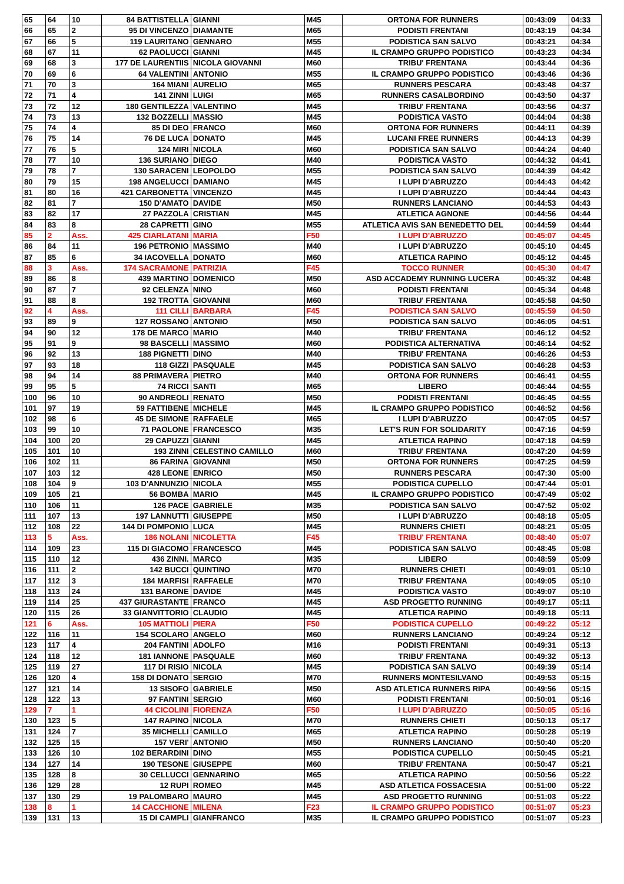| 65 | 64 | 10 | 84 BATTISTELLA | GIANNI | M45 | ORTONA FOR RUNNERS | 00:43:09 | 04:33 |
| 66 | 65 | 2 | 95 DI VINCENZO | DIAMANTE | M65 | PODISTI FRENTANI | 00:43:19 | 04:34 |
| 67 | 66 | 5 | 119 LAURITANO | GENNARO | M55 | PODISTICA SAN SALVO | 00:43:21 | 04:34 |
| 68 | 67 | 11 | 62 PAOLUCCI | GIANNI | M45 | IL CRAMPO GRUPPO PODISTICO | 00:43:23 | 04:34 |
| 69 | 68 | 3 | 177 DE LAURENTIIS | NICOLA GIOVANNI | M60 | TRIBU' FRENTANA | 00:43:44 | 04:36 |
| 70 | 69 | 6 | 64 VALENTINI | ANTONIO | M55 | IL CRAMPO GRUPPO PODISTICO | 00:43:46 | 04:36 |
| 71 | 70 | 3 | 164 MIANI | AURELIO | M65 | RUNNERS PESCARA | 00:43:48 | 04:37 |
| 72 | 71 | 4 | 141 ZINNI | LUIGI | M65 | RUNNERS CASALBORDINO | 00:43:50 | 04:37 |
| 73 | 72 | 12 | 180 GENTILEZZA | VALENTINO | M45 | TRIBU' FRENTANA | 00:43:56 | 04:37 |
| 74 | 73 | 13 | 132 BOZZELLI | MASSIO | M45 | PODISTICA VASTO | 00:44:04 | 04:38 |
| 75 | 74 | 4 | 85 DI DEO | FRANCO | M60 | ORTONA FOR RUNNERS | 00:44:11 | 04:39 |
| 76 | 75 | 14 | 76 DE LUCA | DONATO | M45 | LUCANI FREE RUNNERS | 00:44:13 | 04:39 |
| 77 | 76 | 5 | 124 MIRI | NICOLA | M60 | PODISTICA SAN SALVO | 00:44:24 | 04:40 |
| 78 | 77 | 10 | 136 SURIANO | DIEGO | M40 | PODISTICA VASTO | 00:44:32 | 04:41 |
| 79 | 78 | 7 | 130 SARACENI | LEOPOLDO | M55 | PODISTICA SAN SALVO | 00:44:39 | 04:42 |
| 80 | 79 | 15 | 198 ANGELUCCI | DAMIANO | M45 | I LUPI D'ABRUZZO | 00:44:43 | 04:42 |
| 81 | 80 | 16 | 421 CARBONETTA | VINCENZO | M45 | I LUPI D'ABRUZZO | 00:44:44 | 04:43 |
| 82 | 81 | 7 | 150 D'AMATO | DAVIDE | M50 | RUNNERS LANCIANO | 00:44:53 | 04:43 |
| 83 | 82 | 17 | 27 PAZZOLA | CRISTIAN | M45 | ATLETICA AGNONE | 00:44:56 | 04:44 |
| 84 | 83 | 8 | 28 CAPRETTI | GINO | M55 | ATLETICA AVIS SAN BENEDETTO DEL | 00:44:59 | 04:44 |
| 85 | 2 | Ass. | 425 CIARLATANI | MARIA | F50 | I LUPI D'ABRUZZO | 00:45:07 | 04:45 |
| 86 | 84 | 11 | 196 PETRONIO | MASSIMO | M40 | I LUPI D'ABRUZZO | 00:45:10 | 04:45 |
| 87 | 85 | 6 | 34 IACOVELLA | DONATO | M60 | ATLETICA RAPINO | 00:45:12 | 04:45 |
| 88 | 3 | Ass. | 174 SACRAMONE | PATRIZIA | F45 | TOCCO RUNNER | 00:45:30 | 04:47 |
| 89 | 86 | 8 | 439 MARTINO | DOMENICO | M50 | ASD ACCADEMY RUNNING LUCERA | 00:45:32 | 04:48 |
| 90 | 87 | 7 | 92 CELENZA | NINO | M60 | PODISTI FRENTANI | 00:45:34 | 04:48 |
| 91 | 88 | 8 | 192 TROTTA | GIOVANNI | M60 | TRIBU' FRENTANA | 00:45:58 | 04:50 |
| 92 | 4 | Ass. | 111 CILLI | BARBARA | F45 | PODISTICA SAN SALVO | 00:45:59 | 04:50 |
| 93 | 89 | 9 | 127 ROSSANO | ANTONIO | M50 | PODISTICA SAN SALVO | 00:46:05 | 04:51 |
| 94 | 90 | 12 | 178 DE MARCO | MARIO | M40 | TRIBU' FRENTANA | 00:46:12 | 04:52 |
| 95 | 91 | 9 | 98 BASCELLI | MASSIMO | M60 | PODISTICA ALTERNATIVA | 00:46:14 | 04:52 |
| 96 | 92 | 13 | 188 PIGNETTI | DINO | M40 | TRIBU' FRENTANA | 00:46:26 | 04:53 |
| 97 | 93 | 18 | 118 GIZZI | PASQUALE | M45 | PODISTICA SAN SALVO | 00:46:28 | 04:53 |
| 98 | 94 | 14 | 88 PRIMAVERA | PIETRO | M40 | ORTONA FOR RUNNERS | 00:46:41 | 04:55 |
| 99 | 95 | 5 | 74 RICCI | SANTI | M65 | LIBERO | 00:46:44 | 04:55 |
| 100 | 96 | 10 | 90 ANDREOLI | RENATO | M50 | PODISTI FRENTANI | 00:46:45 | 04:55 |
| 101 | 97 | 19 | 59 FATTIBENE | MICHELE | M45 | IL CRAMPO GRUPPO PODISTICO | 00:46:52 | 04:56 |
| 102 | 98 | 6 | 45 DE SIMONE | RAFFAELE | M65 | I LUPI D'ABRUZZO | 00:47:05 | 04:57 |
| 103 | 99 | 10 | 71 PAOLONE | FRANCESCO | M35 | LET'S RUN FOR SOLIDARITY | 00:47:16 | 04:59 |
| 104 | 100 | 20 | 29 CAPUZZI | GIANNI | M45 | ATLETICA RAPINO | 00:47:18 | 04:59 |
| 105 | 101 | 10 | 193 ZINNI | CELESTINO CAMILLO | M60 | TRIBU' FRENTANA | 00:47:20 | 04:59 |
| 106 | 102 | 11 | 86 FARINA | GIOVANNI | M50 | ORTONA FOR RUNNERS | 00:47:25 | 04:59 |
| 107 | 103 | 12 | 428 LEONE | ENRICO | M50 | RUNNERS PESCARA | 00:47:30 | 05:00 |
| 108 | 104 | 9 | 103 D'ANNUNZIO | NICOLA | M55 | PODISTICA CUPELLO | 00:47:44 | 05:01 |
| 109 | 105 | 21 | 56 BOMBA | MARIO | M45 | IL CRAMPO GRUPPO PODISTICO | 00:47:49 | 05:02 |
| 110 | 106 | 11 | 126 PACE | GABRIELE | M35 | PODISTICA SAN SALVO | 00:47:52 | 05:02 |
| 111 | 107 | 13 | 197 LANNUTTI | GIUSEPPE | M50 | I LUPI D'ABRUZZO | 00:48:18 | 05:05 |
| 112 | 108 | 22 | 144 DI POMPONIO | LUCA | M45 | RUNNERS CHIETI | 00:48:21 | 05:05 |
| 113 | 5 | Ass. | 186 NOLANI | NICOLETTA | F45 | TRIBU' FRENTANA | 00:48:40 | 05:07 |
| 114 | 109 | 23 | 115 DI GIACOMO | FRANCESCO | M45 | PODISTICA SAN SALVO | 00:48:45 | 05:08 |
| 115 | 110 | 12 | 436 ZINNI. | MARCO | M35 | LIBERO | 00:48:59 | 05:09 |
| 116 | 111 | 2 | 142 BUCCI | QUINTINO | M70 | RUNNERS CHIETI | 00:49:01 | 05:10 |
| 117 | 112 | 3 | 184 MARFISI | RAFFAELE | M70 | TRIBU' FRENTANA | 00:49:05 | 05:10 |
| 118 | 113 | 24 | 131 BARONE | DAVIDE | M45 | PODISTICA VASTO | 00:49:07 | 05:10 |
| 119 | 114 | 25 | 437 GIURASTANTE | FRANCO | M45 | ASD PROGETTO RUNNING | 00:49:17 | 05:11 |
| 120 | 115 | 26 | 33 GIANVITTORIO | CLAUDIO | M45 | ATLETICA RAPINO | 00:49:18 | 05:11 |
| 121 | 6 | Ass. | 105 MATTIOLI | PIERA | F50 | PODISTICA CUPELLO | 00:49:22 | 05:12 |
| 122 | 116 | 11 | 154 SCOLARO | ANGELO | M60 | RUNNERS LANCIANO | 00:49:24 | 05:12 |
| 123 | 117 | 4 | 204 FANTINI | ADOLFO | M16 | PODISTI FRENTANI | 00:49:31 | 05:13 |
| 124 | 118 | 12 | 181 IANNONE | PASQUALE | M60 | TRIBU' FRENTANA | 00:49:32 | 05:13 |
| 125 | 119 | 27 | 117 DI RISIO | NICOLA | M45 | PODISTICA SAN SALVO | 00:49:39 | 05:14 |
| 126 | 120 | 4 | 158 DI DONATO | SERGIO | M70 | RUNNERS MONTESILVANO | 00:49:53 | 05:15 |
| 127 | 121 | 14 | 13 SISOFO | GABRIELE | M50 | ASD ATLETICA RUNNERS RIPA | 00:49:56 | 05:15 |
| 128 | 122 | 13 | 97 FANTINI | SERGIO | M60 | PODISTI FRENTANI | 00:50:01 | 05:16 |
| 129 | 7 | 1 | 44 CICOLINI | FIORENZA | F50 | I LUPI D'ABRUZZO | 00:50:05 | 05:16 |
| 130 | 123 | 5 | 147 RAPINO | NICOLA | M70 | RUNNERS CHIETI | 00:50:13 | 05:17 |
| 131 | 124 | 7 | 35 MICHELLI | CAMILLO | M65 | ATLETICA RAPINO | 00:50:28 | 05:19 |
| 132 | 125 | 15 | 157 VERI' | ANTONIO | M50 | RUNNERS LANCIANO | 00:50:40 | 05:20 |
| 133 | 126 | 10 | 102 BERARDINI | DINO | M55 | PODISTICA CUPELLO | 00:50:45 | 05:21 |
| 134 | 127 | 14 | 190 TESONE | GIUSEPPE | M60 | TRIBU' FRENTANA | 00:50:47 | 05:21 |
| 135 | 128 | 8 | 30 CELLUCCI | GENNARINO | M65 | ATLETICA RAPINO | 00:50:56 | 05:22 |
| 136 | 129 | 28 | 12 RUPI | ROMEO | M45 | ASD ATLETICA FOSSACESIA | 00:51:00 | 05:22 |
| 137 | 130 | 29 | 19 PALOMBARO | MAURO | M45 | ASD PROGETTO RUNNING | 00:51:03 | 05:22 |
| 138 | 8 | 1 | 14 CACCHIONE | MILENA | F23 | IL CRAMPO GRUPPO PODISTICO | 00:51:07 | 05:23 |
| 139 | 131 | 13 | 15 DI CAMPLI | GIANFRANCO | M35 | IL CRAMPO GRUPPO PODISTICO | 00:51:07 | 05:23 |